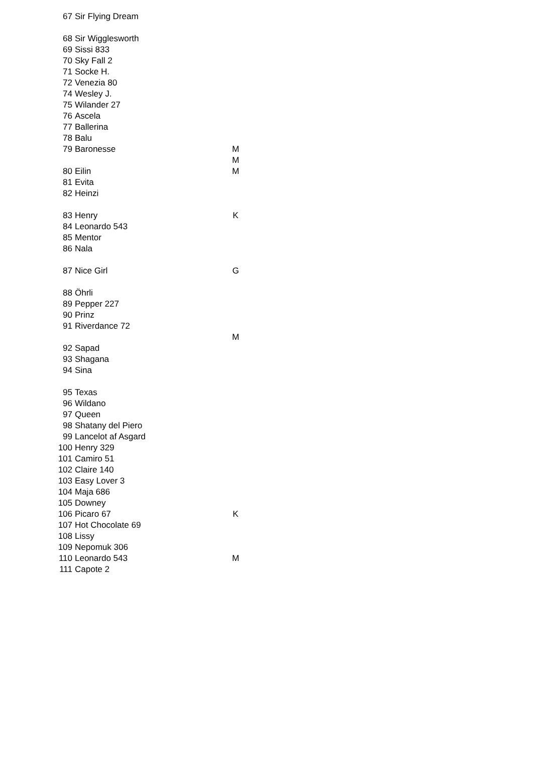| 67 | Sir Flying Dream | |
| 68 | Sir Wigglesworth | |
| 69 | Sissi 833 | |
| 70 | Sky Fall 2 | |
| 71 | Socke H. | |
| 72 | Venezia 80 | |
| 74 | Wesley J. | |
| 75 | Wilander 27 | |
| 76 | Ascela | |
| 77 | Ballerina | |
| 78 | Balu | |
| 79 | Baronesse | M |
| | | M |
| 80 | Eilin | M |
| 81 | Evita | |
| 82 | Heinzi | |
| 83 | Henry | K |
| 84 | Leonardo 543 | |
| 85 | Mentor | |
| 86 | Nala | |
| 87 | Nice Girl | G |
| 88 | Öhrli | |
| 89 | Pepper 227 | |
| 90 | Prinz | |
| 91 | Riverdance 72 | |
| | | M |
| 92 | Sapad | |
| 93 | Shagana | |
| 94 | Sina | |
| 95 | Texas | |
| 96 | Wildano | |
| 97 | Queen | |
| 98 | Shatany del Piero | |
| 99 | Lancelot af Asgard | |
| 100 | Henry 329 | |
| 101 | Camiro 51 | |
| 102 | Claire 140 | |
| 103 | Easy Lover 3 | |
| 104 | Maja 686 | |
| 105 | Downey | |
| 106 | Picaro 67 | K |
| 107 | Hot Chocolate 69 | |
| 108 | Lissy | |
| 109 | Nepomuk 306 | |
| 110 | Leonardo 543 | M |
| 111 | Capote 2 | |